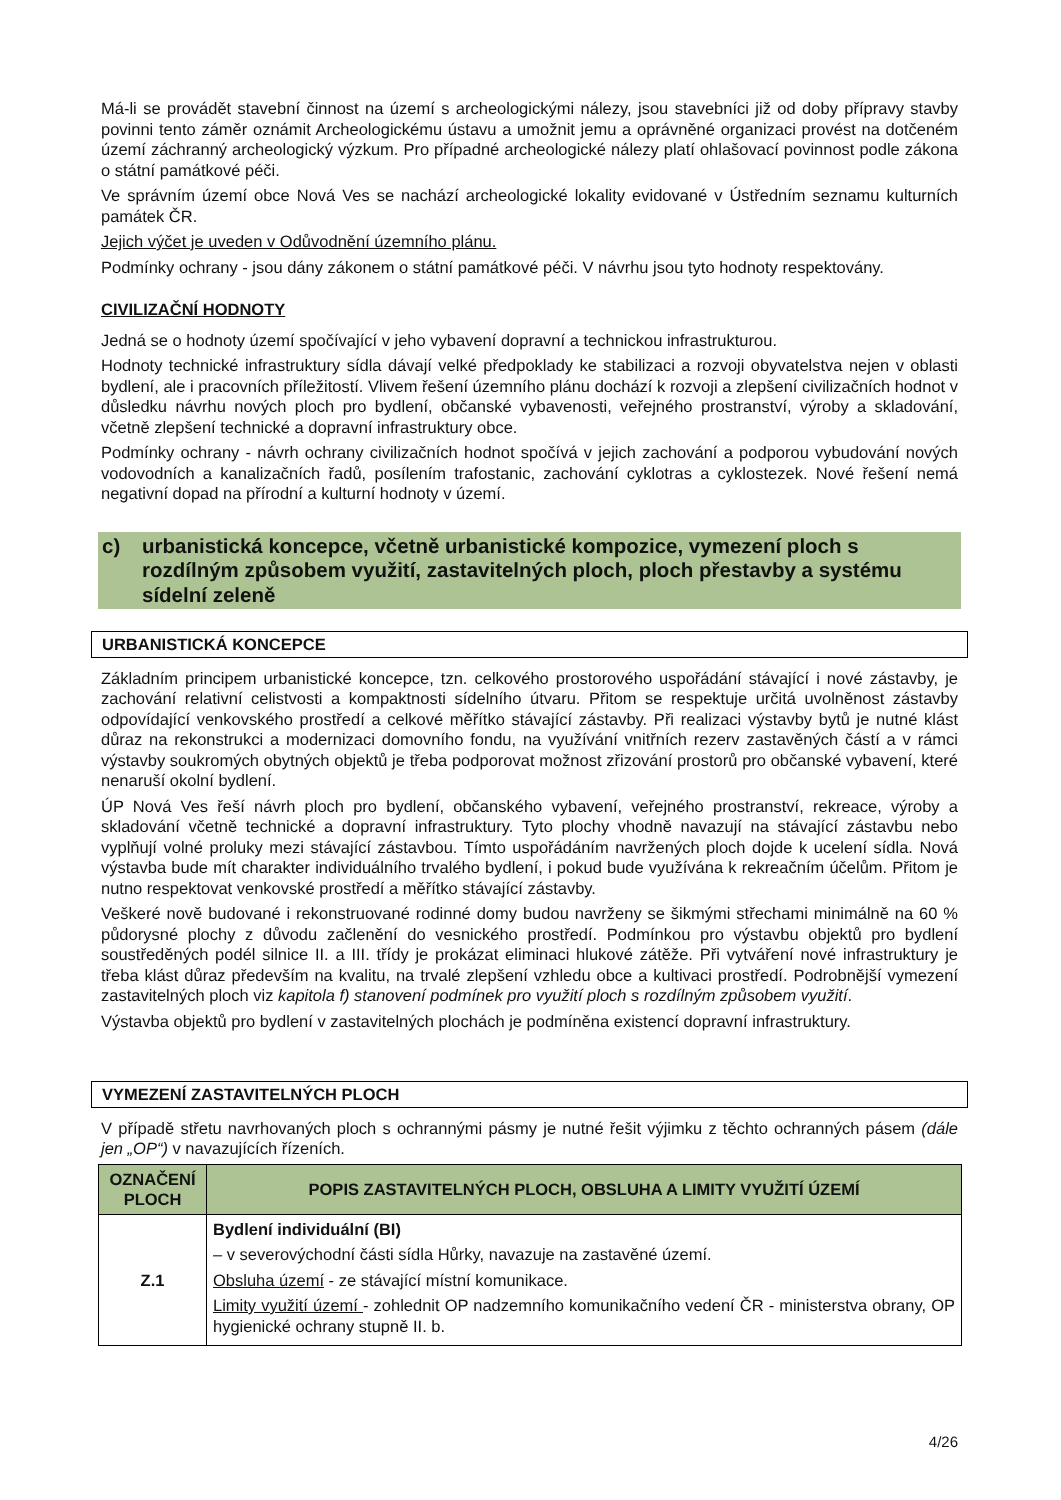Má-li se provádět stavební činnost na území s archeologickými nálezy, jsou stavebníci již od doby přípravy stavby povinni tento záměr oznámit Archeologickému ústavu a umožnit jemu a oprávněné organizaci provést na dotčeném území záchranný archeologický výzkum. Pro případné archeologické nálezy platí ohlašovací povinnost podle zákona o státní památkové péči.
Ve správním území obce Nová Ves se nachází archeologické lokality evidované v Ústředním seznamu kulturních památek ČR.
Jejich výčet je uveden v Odůvodnění územního plánu.
Podmínky ochrany - jsou dány zákonem o státní památkové péči. V návrhu jsou tyto hodnoty respektovány.
CIVILIZAČNÍ HODNOTY
Jedná se o hodnoty území spočívající v jeho vybavení dopravní a technickou infrastrukturou.
Hodnoty technické infrastruktury sídla dávají velké předpoklady ke stabilizaci a rozvoji obyvatelstva nejen v oblasti bydlení, ale i pracovních příležitostí. Vlivem řešení územního plánu dochází k rozvoji a zlepšení civilizačních hodnot v důsledku návrhu nových ploch pro bydlení, občanské vybavenosti, veřejného prostranství, výroby a skladování, včetně zlepšení technické a dopravní infrastruktury obce.
Podmínky ochrany - návrh ochrany civilizačních hodnot spočívá v jejich zachování a podporou vybudování nových vodovodních a kanalizačních řadů, posílením trafostanic, zachování cyklotras a cyklostezek. Nové řešení nemá negativní dopad na přírodní a kulturní hodnoty v území.
c) urbanistická koncepce, včetně urbanistické kompozice, vymezení ploch s rozdílným způsobem využití, zastavitelných ploch, ploch přestavby a systému sídelní zeleně
URBANISTICKÁ KONCEPCE
Základním principem urbanistické koncepce, tzn. celkového prostorového uspořádání stávající i nové zástavby, je zachování relativní celistvosti a kompaktnosti sídelního útvaru. Přitom se respektuje určitá uvolněnost zástavby odpovídající venkovského prostředí a celkové měřítko stávající zástavby. Při realizaci výstavby bytů je nutné klást důraz na rekonstrukci a modernizaci domovního fondu, na využívání vnitřních rezerv zastavěných částí a v rámci výstavby soukromých obytných objektů je třeba podporovat možnost zřizování prostorů pro občanské vybavení, které nenaruší okolní bydlení.
ÚP Nová Ves řeší návrh ploch pro bydlení, občanského vybavení, veřejného prostranství, rekreace, výroby a skladování včetně technické a dopravní infrastruktury. Tyto plochy vhodně navazují na stávající zástavbu nebo vyplňují volné proluky mezi stávající zástavbou. Tímto uspořádáním navržených ploch dojde k ucelení sídla. Nová výstavba bude mít charakter individuálního trvalého bydlení, i pokud bude využívána k rekreačním účelům. Přitom je nutno respektovat venkovské prostředí a měřítko stávající zástavby.
Veškeré nově budované i rekonstruované rodinné domy budou navrženy se šikmými střechami minimálně na 60 % půdorysné plochy z důvodu začlenění do vesnického prostředí. Podmínkou pro výstavbu objektů pro bydlení soustředěných podél silnice II. a III. třídy je prokázat eliminaci hlukové zátěže. Při vytváření nové infrastruktury je třeba klást důraz především na kvalitu, na trvalé zlepšení vzhledu obce a kultivaci prostředí. Podrobnější vymezení zastavitelných ploch viz kapitola f) stanovení podmínek pro využití ploch s rozdílným způsobem využití.
Výstavba objektů pro bydlení v zastavitelných plochách je podmíněna existencí dopravní infrastruktury.
VYMEZENÍ ZASTAVITELNÝCH PLOCH
V případě střetu navrhovaných ploch s ochrannými pásmy je nutné řešit výjimku z těchto ochranných pásem (dále jen „OP“) v navazujících řízeních.
| OZNAČENÍ PLOCH | POPIS ZASTAVITELNÝCH PLOCH, OBSLUHA A LIMITY VYUŽITÍ ÚZEMÍ |
| --- | --- |
| Z.1 | Bydlení individuální (BI) – v severovýchodní části sídla Hůrky, navazuje na zastavěné území. Obsluha území - ze stávající místní komunikace. Limity využití území - zohlednit OP nadzemního komunikačního vedení ČR - ministerstva obrany, OP hygienické ochrany stupně II. b. |
4/26